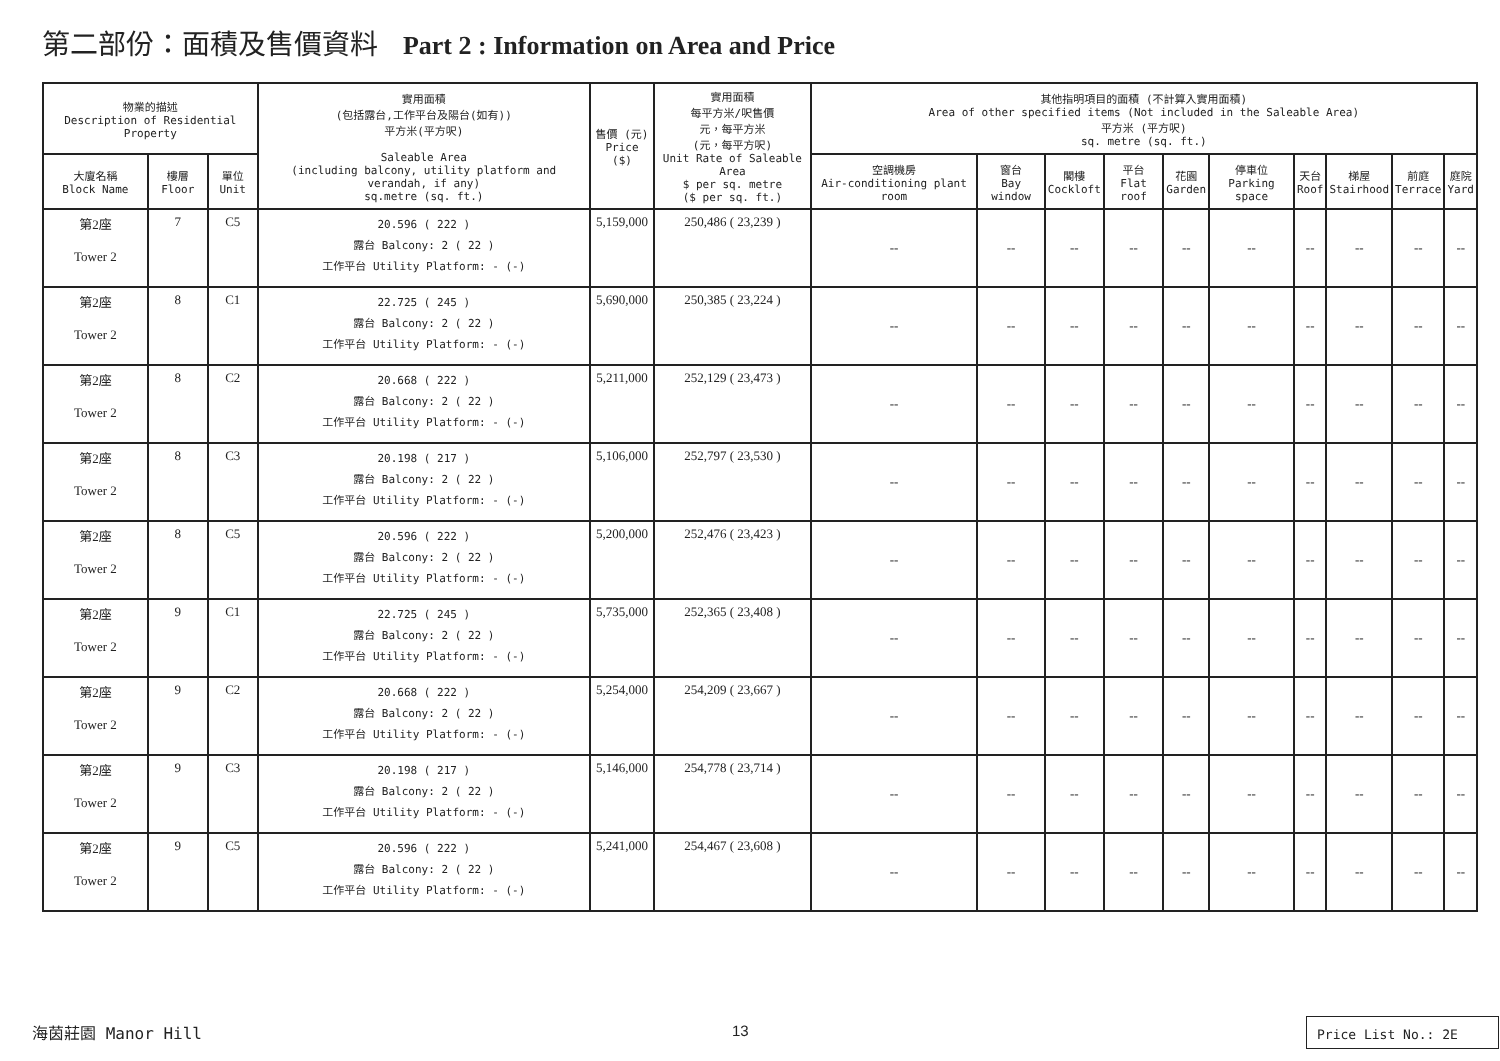第二部份：面積及售價資料 Part 2 : Information on Area and Price
| 物業的描述 Description of Residential Property | | | 實用面積 (包括露台,工作平台及陽台(如有)) 平方米(平方呎) Saleable Area (including balcony, utility platform and verandah, if any) sq.metre (sq. ft.) | 售價 (元) Price ($) | 實用面積 每平方米/呎售價 元，每平方米 (元，每平方呎) Unit Rate of Saleable Area $ per sq. metre ($ per sq. ft.) | 其他指明項目的面積 (不計算入實用面積) Area of other specified items (Not included in the Saleable Area) 平方米 (平方呎) sq. metre (sq. ft.) | | | | | | | | | |
| --- | --- | --- | --- | --- | --- | --- | --- | --- | --- | --- | --- | --- | --- | --- | --- |
| 大廈名稱 Block Name | 樓層 Floor | 單位 Unit | | | | 空調機房 Air-conditioning plant room | 窗台 Bay window | 閣樓 Cockloft | 平台 Flat roof | 花園 Garden | 停車位 Parking space | 天台 Roof | 梯屋 Stairhood | 前庭 Terrace | 庭院 Yard |
| 第2座 Tower 2 | 7 | C5 | 20.596 ( 222 ) 露台 Balcony: 2 ( 22 ) 工作平台 Utility Platform: - (-) | 5,159,000 | 250,486 ( 23,239 ) | -- | -- | -- | -- | -- | -- | -- | -- | -- | -- |
| 第2座 Tower 2 | 8 | C1 | 22.725 ( 245 ) 露台 Balcony: 2 ( 22 ) 工作平台 Utility Platform: - (-) | 5,690,000 | 250,385 ( 23,224 ) | -- | -- | -- | -- | -- | -- | -- | -- | -- | -- |
| 第2座 Tower 2 | 8 | C2 | 20.668 ( 222 ) 露台 Balcony: 2 ( 22 ) 工作平台 Utility Platform: - (-) | 5,211,000 | 252,129 ( 23,473 ) | -- | -- | -- | -- | -- | -- | -- | -- | -- | -- |
| 第2座 Tower 2 | 8 | C3 | 20.198 ( 217 ) 露台 Balcony: 2 ( 22 ) 工作平台 Utility Platform: - (-) | 5,106,000 | 252,797 ( 23,530 ) | -- | -- | -- | -- | -- | -- | -- | -- | -- | -- |
| 第2座 Tower 2 | 8 | C5 | 20.596 ( 222 ) 露台 Balcony: 2 ( 22 ) 工作平台 Utility Platform: - (-) | 5,200,000 | 252,476 ( 23,423 ) | -- | -- | -- | -- | -- | -- | -- | -- | -- | -- |
| 第2座 Tower 2 | 9 | C1 | 22.725 ( 245 ) 露台 Balcony: 2 ( 22 ) 工作平台 Utility Platform: - (-) | 5,735,000 | 252,365 ( 23,408 ) | -- | -- | -- | -- | -- | -- | -- | -- | -- | -- |
| 第2座 Tower 2 | 9 | C2 | 20.668 ( 222 ) 露台 Balcony: 2 ( 22 ) 工作平台 Utility Platform: - (-) | 5,254,000 | 254,209 ( 23,667 ) | -- | -- | -- | -- | -- | -- | -- | -- | -- | -- |
| 第2座 Tower 2 | 9 | C3 | 20.198 ( 217 ) 露台 Balcony: 2 ( 22 ) 工作平台 Utility Platform: - (-) | 5,146,000 | 254,778 ( 23,714 ) | -- | -- | -- | -- | -- | -- | -- | -- | -- | -- |
| 第2座 Tower 2 | 9 | C5 | 20.596 ( 222 ) 露台 Balcony: 2 ( 22 ) 工作平台 Utility Platform: - (-) | 5,241,000 | 254,467 ( 23,608 ) | -- | -- | -- | -- | -- | -- | -- | -- | -- | -- |
海茵莊園 Manor Hill 13 Price List No.: 2E